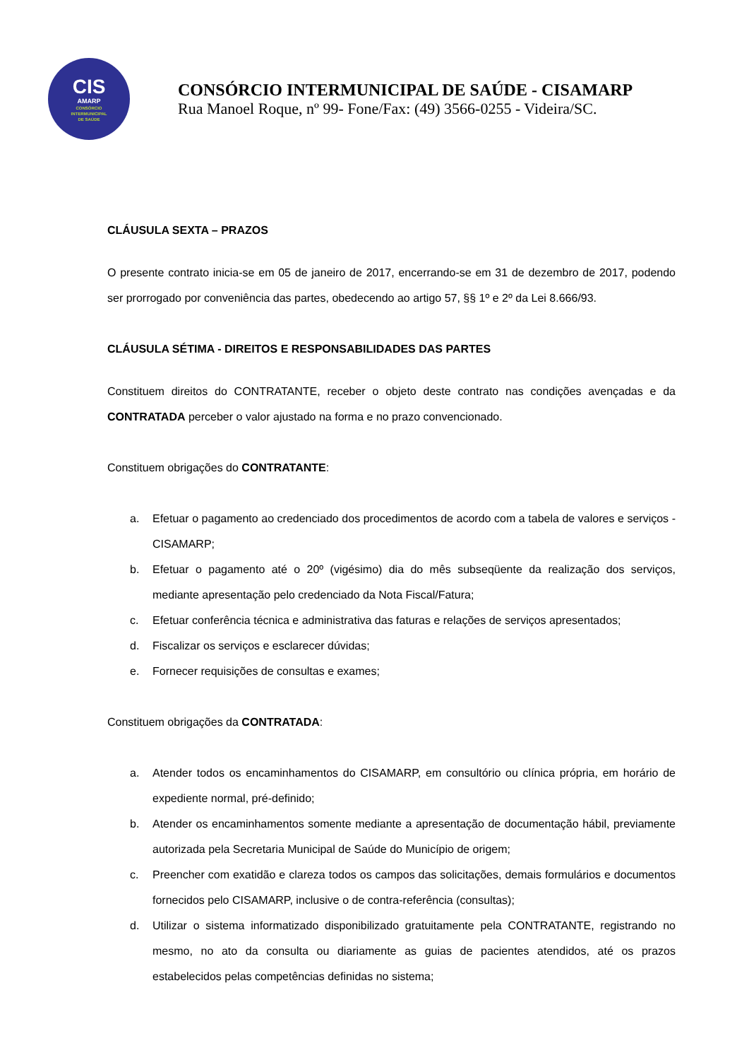CIS
AMARP
CONSÓRCIO
INTERMUNICIPAL
DE SAÚDE
CONSÓRCIO INTERMUNICIPAL DE SAÚDE - CISAMARP
Rua Manoel Roque, nº 99- Fone/Fax: (49) 3566-0255 - Videira/SC.
CLÁUSULA SEXTA – PRAZOS
O presente contrato inicia-se em 05 de janeiro de 2017, encerrando-se em 31 de dezembro de 2017, podendo ser prorrogado por conveniência das partes, obedecendo ao artigo 57, §§ 1º e 2º da Lei 8.666/93.
CLÁUSULA SÉTIMA - DIREITOS E RESPONSABILIDADES DAS PARTES
Constituem direitos do CONTRATANTE, receber o objeto deste contrato nas condições avençadas e da CONTRATADA perceber o valor ajustado na forma e no prazo convencionado.
Constituem obrigações do CONTRATANTE:
a. Efetuar o pagamento ao credenciado dos procedimentos de acordo com a tabela de valores e serviços - CISAMARP;
b. Efetuar o pagamento até o 20º (vigésimo) dia do mês subseqüente da realização dos serviços, mediante apresentação pelo credenciado da Nota Fiscal/Fatura;
c. Efetuar conferência técnica e administrativa das faturas e relações de serviços apresentados;
d. Fiscalizar os serviços e esclarecer dúvidas;
e. Fornecer requisições de consultas e exames;
Constituem obrigações da CONTRATADA:
a. Atender todos os encaminhamentos do CISAMARP, em consultório ou clínica própria, em horário de expediente normal, pré-definido;
b. Atender os encaminhamentos somente mediante a apresentação de documentação hábil, previamente autorizada pela Secretaria Municipal de Saúde do Município de origem;
c. Preencher com exatidão e clareza todos os campos das solicitações, demais formulários e documentos fornecidos pelo CISAMARP, inclusive o de contra-referência (consultas);
d. Utilizar o sistema informatizado disponibilizado gratuitamente pela CONTRATANTE, registrando no mesmo, no ato da consulta ou diariamente as guias de pacientes atendidos, até os prazos estabelecidos pelas competências definidas no sistema;